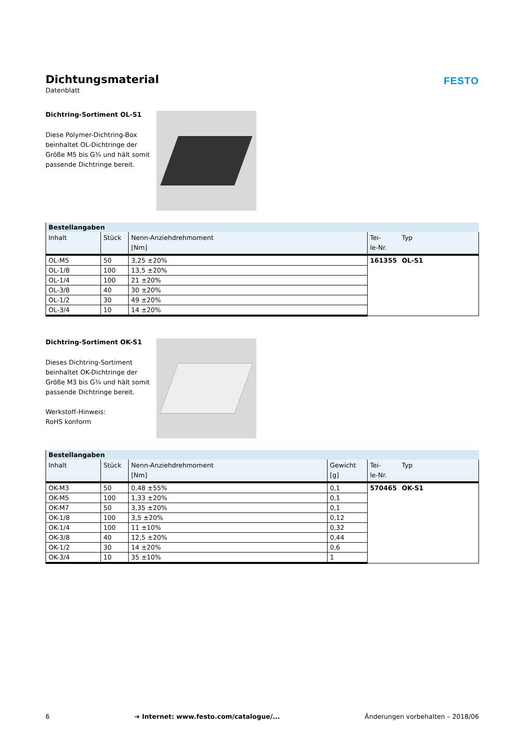Dichtungsmaterial
Datenblatt
FESTO
Dichtring-Sortiment OL-S1
Diese Polymer-Dichtring-Box beinhaltet OL-Dichtringe der Größe M5 bis G¾ und hält somit passende Dichtringe bereit.
| Bestellangaben | | | | |
| --- | --- | --- | --- | --- |
| Inhalt | Stück | Nenn-Anziehdrehmoment [Nm] | Tei- le-Nr. | Typ |
| OL-M5 | 50 | 3,25 ±20% | 161355 | OL-S1 |
| OL-1/8 | 100 | 13,5 ±20% | | |
| OL-1/4 | 100 | 21 ±20% | | |
| OL-3/8 | 40 | 30 ±20% | | |
| OL-1/2 | 30 | 49 ±20% | | |
| OL-3/4 | 10 | 14 ±20% | | |
Dichtring-Sortiment OK-S1
Dieses Dichtring-Sortiment beinhaltet OK-Dichtringe der Größe M3 bis G¾ und hält somit passende Dichtringe bereit.
Werkstoff-Hinweis:
RoHS konform
| Bestellangaben | | | | | |
| --- | --- | --- | --- | --- | --- |
| Inhalt | Stück | Nenn-Anziehdrehmoment [Nm] | Gewicht [g] | Tei- le-Nr. | Typ |
| OK-M3 | 50 | 0,48 ±55% | 0,1 | 570465 | OK-S1 |
| OK-M5 | 100 | 1,33 ±20% | 0,1 | | |
| OK-M7 | 50 | 3,35 ±20% | 0,1 | | |
| OK-1/8 | 100 | 3,5 ±20% | 0,12 | | |
| OK-1/4 | 100 | 11 ±10% | 0,32 | | |
| OK-3/8 | 40 | 12,5 ±20% | 0,44 | | |
| OK-1/2 | 30 | 14 ±20% | 0,6 | | |
| OK-3/4 | 10 | 35 ±10% | 1 | | |
6 ➔ Internet: www.festo.com/catalogue/... Änderungen vorbehalten – 2018/06